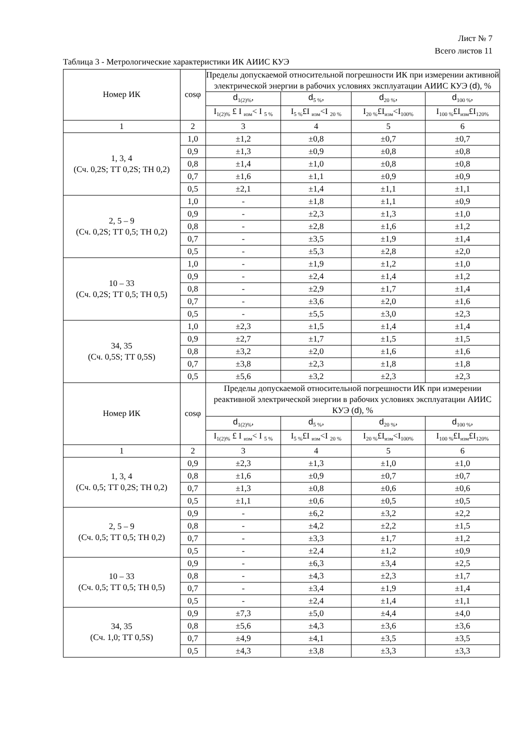Лист № 7
Всего листов 11
Таблица 3 - Метрологические характеристики ИК АИИС КУЭ
| Номер ИК | cosφ | Пределы допускаемой относительной погрешности ИК при измерении активной электрической энергии в рабочих условиях эксплуатации АИИС КУЭ ( d ), % | | | |
| --- | --- | --- | --- | --- | --- |
| | | d<sub>1(2)%</sub>, | d<sub>5 %</sub>, | d<sub>20 %</sub>, | d<sub>100 %</sub>, |
| | | I<sub>1(2)%</sub> £ I <sub>изм</sub>< I <sub>5 %</sub> | I<sub>5 %</sub>£I <sub>изм</sub><I <sub>20 %</sub> | I<sub>20 %</sub>£I<sub>изм</sub><I<sub>100%</sub> | I<sub>100 %</sub>£I<sub>изм</sub>£I<sub>120%</sub> |
| 1 | 2 | 3 | 4 | 5 | 6 |
| 1, 3, 4 (Сч. 0,2S; ТТ 0,2S; ТН 0,2) | 1,0 | ±1,2 | ±0,8 | ±0,7 | ±0,7 |
| | 0,9 | ±1,3 | ±0,9 | ±0,8 | ±0,8 |
| | 0,8 | ±1,4 | ±1,0 | ±0,8 | ±0,8 |
| | 0,7 | ±1,6 | ±1,1 | ±0,9 | ±0,9 |
| | 0,5 | ±2,1 | ±1,4 | ±1,1 | ±1,1 |
| 2, 5 – 9 (Сч. 0,2S; ТТ 0,5; ТН 0,2) | 1,0 | - | ±1,8 | ±1,1 | ±0,9 |
| | 0,9 | - | ±2,3 | ±1,3 | ±1,0 |
| | 0,8 | - | ±2,8 | ±1,6 | ±1,2 |
| | 0,7 | - | ±3,5 | ±1,9 | ±1,4 |
| | 0,5 | - | ±5,3 | ±2,8 | ±2,0 |
| 10 – 33 (Сч. 0,2S; ТТ 0,5; ТН 0,5) | 1,0 | - | ±1,9 | ±1,2 | ±1,0 |
| | 0,9 | - | ±2,4 | ±1,4 | ±1,2 |
| | 0,8 | - | ±2,9 | ±1,7 | ±1,4 |
| | 0,7 | - | ±3,6 | ±2,0 | ±1,6 |
| | 0,5 | - | ±5,5 | ±3,0 | ±2,3 |
| 34, 35 (Сч. 0,5S; ТТ 0,5S) | 1,0 | ±2,3 | ±1,5 | ±1,4 | ±1,4 |
| | 0,9 | ±2,7 | ±1,7 | ±1,5 | ±1,5 |
| | 0,8 | ±3,2 | ±2,0 | ±1,6 | ±1,6 |
| | 0,7 | ±3,8 | ±2,3 | ±1,8 | ±1,8 |
| | 0,5 | ±5,6 | ±3,2 | ±2,3 | ±2,3 |
| Номер ИК | cosφ | Пределы допускаемой относительной погрешности ИК при измерении реактивной электрической энергии в рабочих условиях эксплуатации АИИС КУЭ ( d ), % | | | |
| | | d<sub>1(2)%</sub>, | d<sub>5 %</sub>, | d<sub>20 %</sub>, | d<sub>100 %</sub>, |
| | | I<sub>1(2)%</sub> £ I <sub>изм</sub>< I <sub>5 %</sub> | I<sub>5 %</sub>£I <sub>изм</sub><I <sub>20 %</sub> | I<sub>20 %</sub>£I<sub>изм</sub><I<sub>100%</sub> | I<sub>100 %</sub>£I<sub>изм</sub>£I<sub>120%</sub> |
| 1 | 2 | 3 | 4 | 5 | 6 |
| 1, 3, 4 (Сч. 0,5; ТТ 0,2S; ТН 0,2) | 0,9 | ±2,3 | ±1,3 | ±1,0 | ±1,0 |
| | 0,8 | ±1,6 | ±0,9 | ±0,7 | ±0,7 |
| | 0,7 | ±1,3 | ±0,8 | ±0,6 | ±0,6 |
| | 0,5 | ±1,1 | ±0,6 | ±0,5 | ±0,5 |
| 2, 5 – 9 (Сч. 0,5; ТТ 0,5; ТН 0,2) | 0,9 | - | ±6,2 | ±3,2 | ±2,2 |
| | 0,8 | - | ±4,2 | ±2,2 | ±1,5 |
| | 0,7 | - | ±3,3 | ±1,7 | ±1,2 |
| | 0,5 | - | ±2,4 | ±1,2 | ±0,9 |
| 10 – 33 (Сч. 0,5; ТТ 0,5; ТН 0,5) | 0,9 | - | ±6,3 | ±3,4 | ±2,5 |
| | 0,8 | - | ±4,3 | ±2,3 | ±1,7 |
| | 0,7 | - | ±3,4 | ±1,9 | ±1,4 |
| | 0,5 | - | ±2,4 | ±1,4 | ±1,1 |
| 34, 35 (Сч. 1,0; ТТ 0,5S) | 0,9 | ±7,3 | ±5,0 | ±4,4 | ±4,0 |
| | 0,8 | ±5,6 | ±4,3 | ±3,6 | ±3,6 |
| | 0,7 | ±4,9 | ±4,1 | ±3,5 | ±3,5 |
| | 0,5 | ±4,3 | ±3,8 | ±3,3 | ±3,3 |